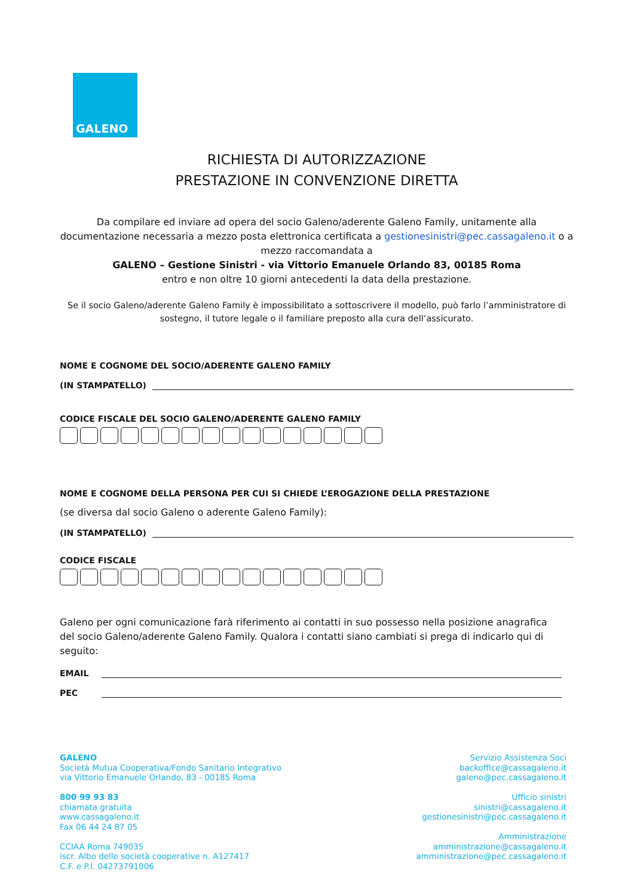GALENO
RICHIESTA DI AUTORIZZAZIONE
PRESTAZIONE IN CONVENZIONE DIRETTA
Da compilare ed inviare ad opera del socio Galeno/aderente Galeno Family, unitamente alla documentazione necessaria a mezzo posta elettronica certificata a gestionesinistri@pec.cassagaleno.it o a mezzo raccomandata a
GALENO – Gestione Sinistri - via Vittorio Emanuele Orlando 83, 00185 Roma
entro e non oltre 10 giorni antecedenti la data della prestazione.
Se il socio Galeno/aderente Galeno Family è impossibilitato a sottoscrivere il modello, può farlo l’amministratore di sostegno, il tutore legale o il familiare preposto alla cura dell’assicurato.
NOME E COGNOME DEL SOCIO/ADERENTE GALENO FAMILY
(IN STAMPATELLO)
CODICE FISCALE DEL SOCIO GALENO/ADERENTE GALENO FAMILY
NOME E COGNOME DELLA PERSONA PER CUI SI CHIEDE L’EROGAZIONE DELLA PRESTAZIONE
(se diversa dal socio Galeno o aderente Galeno Family):
(IN STAMPATELLO)
CODICE FISCALE
Galeno per ogni comunicazione farà riferimento ai contatti in suo possesso nella posizione anagrafica del socio Galeno/aderente Galeno Family. Qualora i contatti siano cambiati si prega di indicarlo qui di seguito:
EMAIL
PEC
GALENO
Società Mutua Cooperativa/Fondo Sanitario Integrativo
via Vittorio Emanuele Orlando, 83 - 00185 Roma
800 99 93 83
chiamata gratuita
www.cassagaleno.it
Fax 06 44 24 87 05
CCIAA Roma 749035
iscr. Albo delle società cooperative n. A127417
C.F. e P.I. 04273791006
Servizio Assistenza Soci
backoffice@cassagaleno.it
galeno@pec.cassagaleno.it
Ufficio sinistri
sinistri@cassagaleno.it
gestionesinistri@pec.cassagaleno.it
Amministrazione
amministrazione@cassagaleno.it
amministrazione@pec.cassagaleno.it